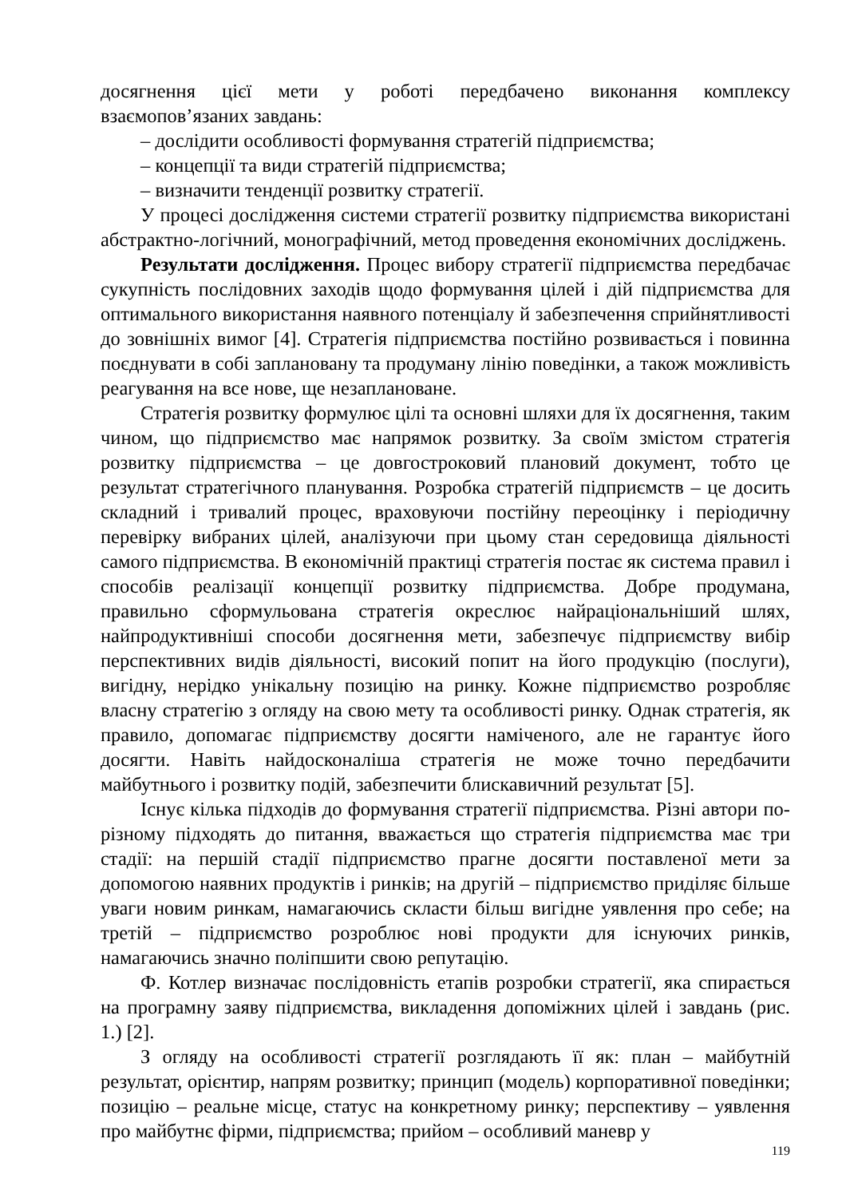досягнення цієї мети у роботі передбачено виконання комплексу взаємопов’язаних завдань:
– дослідити особливості формування стратегій підприємства;
– концепції та види стратегій підприємства;
– визначити тенденції розвитку стратегії.
У процесі дослідження системи стратегії розвитку підприємства використані абстрактно-логічний, монографічний, метод проведення економічних досліджень.
Результати дослідження. Процес вибору стратегії підприємства передбачає сукупність послідовних заходів щодо формування цілей і дій підприємства для оптимального використання наявного потенціалу й забезпечення сприйнятливості до зовнішніх вимог [4]. Стратегія підприємства постійно розвивається і повинна поєднувати в собі заплановану та продуману лінію поведінки, а також можливість реагування на все нове, ще незаплановане.
Стратегія розвитку формулює цілі та основні шляхи для їх досягнення, таким чином, що підприємство має напрямок розвитку. За своїм змістом стратегія розвитку підприємства – це довгостроковий плановий документ, тобто це результат стратегічного планування. Розробка стратегій підприємств – це досить складний і тривалий процес, враховуючи постійну переоцінку і періодичну перевірку вибраних цілей, аналізуючи при цьому стан середовища діяльності самого підприємства. В економічній практиці стратегія постає як система правил і способів реалізації концепції розвитку підприємства. Добре продумана, правильно сформульована стратегія окреслює найраціональніший шлях, найпродуктивніші способи досягнення мети, забезпечує підприємству вибір перспективних видів діяльності, високий попит на його продукцію (послуги), вигідну, нерідко унікальну позицію на ринку. Кожне підприємство розробляє власну стратегію з огляду на свою мету та особливості ринку. Однак стратегія, як правило, допомагає підприємству досягти наміченого, але не гарантує його досягти. Навіть найдосконаліша стратегія не може точно передбачити майбутнього і розвитку подій, забезпечити блискавичний результат [5].
Існує кілька підходів до формування стратегії підприємства. Різні автори по-різному підходять до питання, вважається що стратегія підприємства має три стадії: на першій стадії підприємство прагне досягти поставленої мети за допомогою наявних продуктів і ринків; на другій – підприємство приділяє більше уваги новим ринкам, намагаючись скласти більш вигідне уявлення про себе; на третій – підприємство розроблює нові продукти для існуючих ринків, намагаючись значно поліпшити свою репутацію.
Ф. Котлер визначає послідовність етапів розробки стратегії, яка спирається на програмну заяву підприємства, викладення допоміжних цілей і завдань (рис. 1.) [2].
З огляду на особливості стратегії розглядають її як: план – майбутній результат, орієнтир, напрям розвитку; принцип (модель) корпоративної поведінки; позицію – реальне місце, статус на конкретному ринку; перспективу – уявлення про майбутнє фірми, підприємства; прийом – особливий маневр у
119